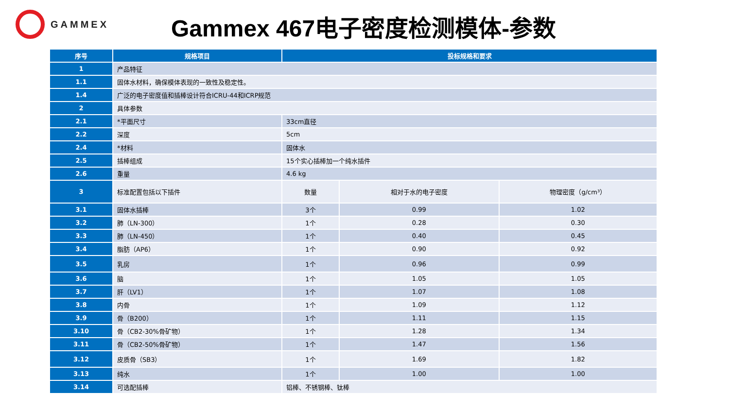GAMMEX
Gammex 467电子密度检测模体-参数
| 序号 | 规格项目 | 投标规格和要求 | | |
| --- | --- | --- | --- | --- |
| 1 | 产品特征 | | | |
| 1.1 | 固体水材料，确保模体表现的一致性及稳定性。 | | | |
| 1.4 | 广泛的电子密度值和插棒设计符合ICRU-44和ICRP规范 | | | |
| 2 | 具体参数 | | | |
| 2.1 | *平面尺寸 | 33cm直径 | | |
| 2.2 | 深度 | 5cm | | |
| 2.4 | *材料 | 固体水 | | |
| 2.5 | 插棒组成 | 15个实心插棒加一个纯水插件 | | |
| 2.6 | 重量 | 4.6 kg | | |
| 3 | 标准配置包括以下插件 | 数量 | 相对于水的电子密度 | 物理密度（g/cm³） |
| 3.1 | 固体水插棒 | 3个 | 0.99 | 1.02 |
| 3.2 | 肺（LN-300） | 1个 | 0.28 | 0.30 |
| 3.3 | 肺（LN-450） | 1个 | 0.40 | 0.45 |
| 3.4 | 脂肪（AP6） | 1个 | 0.90 | 0.92 |
| 3.5 | 乳房 | 1个 | 0.96 | 0.99 |
| 3.6 | 脑 | 1个 | 1.05 | 1.05 |
| 3.7 | 肝（LV1） | 1个 | 1.07 | 1.08 |
| 3.8 | 内骨 | 1个 | 1.09 | 1.12 |
| 3.9 | 骨（B200） | 1个 | 1.11 | 1.15 |
| 3.10 | 骨（CB2-30%骨矿物） | 1个 | 1.28 | 1.34 |
| 3.11 | 骨（CB2-50%骨矿物） | 1个 | 1.47 | 1.56 |
| 3.12 | 皮质骨（SB3） | 1个 | 1.69 | 1.82 |
| 3.13 | 纯水 | 1个 | 1.00 | 1.00 |
| 3.14 | 可选配插棒 | 铝棒、不锈钢棒、钛棒 | | |